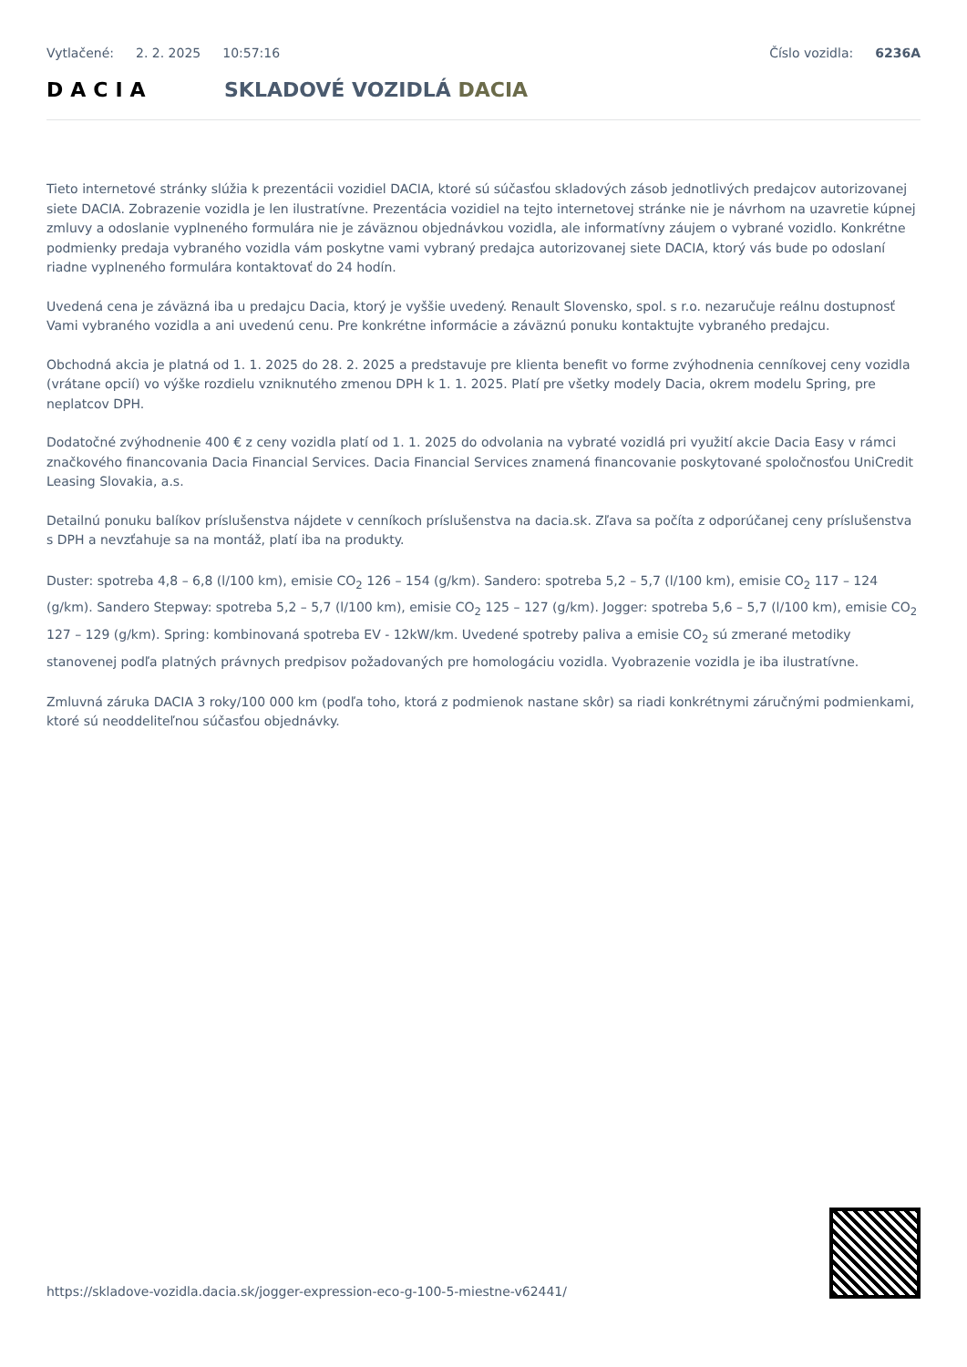Vytlačené: 2. 2. 2025 10:57:16 Číslo vozidla: 6236A
DACIA SKLADOVÉ VOZIDLÁ DACIA
Tieto internetové stránky slúžia k prezentácii vozidiel DACIA, ktoré sú súčasťou skladových zásob jednotlivých predajcov autorizovanej siete DACIA. Zobrazenie vozidla je len ilustratívne. Prezentácia vozidiel na tejto internetovej stránke nie je návrhom na uzavretie kúpnej zmluvy a odoslanie vyplneného formulára nie je záväznou objednávkou vozidla, ale informatívny záujem o vybrané vozidlo. Konkrétne podmienky predaja vybraného vozidla vám poskytne vami vybraný predajca autorizovanej siete DACIA, ktorý vás bude po odoslaní riadne vyplneného formulára kontaktovať do 24 hodín.
Uvedená cena je záväzná iba u predajcu Dacia, ktorý je vyššie uvedený. Renault Slovensko, spol. s r.o. nezaručuje reálnu dostupnosť Vami vybraného vozidla a ani uvedenú cenu. Pre konkrétne informácie a záväznú ponuku kontaktujte vybraného predajcu.
Obchodná akcia je platná od 1. 1. 2025 do 28. 2. 2025 a predstavuje pre klienta benefit vo forme zvýhodnenia cenníkovej ceny vozidla (vrátane opcií) vo výške rozdielu vzniknutého zmenou DPH k 1. 1. 2025. Platí pre všetky modely Dacia, okrem modelu Spring, pre neplatcov DPH.
Dodatočné zvýhodnenie 400 € z ceny vozidla platí od 1. 1. 2025 do odvolania na vybraté vozidlá pri využití akcie Dacia Easy v rámci značkového financovania Dacia Financial Services. Dacia Financial Services znamená financovanie poskytované spoločnosťou UniCredit Leasing Slovakia, a.s.
Detailnú ponuku balíkov príslušenstva nájdete v cenníkoch príslušenstva na dacia.sk. Zľava sa počíta z odporúčanej ceny príslušenstva s DPH a nevzťahuje sa na montáž, platí iba na produkty.
Duster: spotreba 4,8 – 6,8 (l/100 km), emisie CO<sub>2</sub> 126 – 154 (g/km). Sandero: spotreba 5,2 – 5,7 (l/100 km), emisie CO<sub>2</sub> 117 – 124 (g/km). Sandero Stepway: spotreba 5,2 – 5,7 (l/100 km), emisie CO<sub>2</sub> 125 – 127 (g/km). Jogger: spotreba 5,6 – 5,7 (l/100 km), emisie CO<sub>2</sub> 127 – 129 (g/km). Spring: kombinovaná spotreba EV - 12kW/km. Uvedené spotreby paliva a emisie CO<sub>2</sub> sú zmerané metodiky stanovenej podľa platných právnych predpisov požadovaných pre homologáciu vozidla. Vyobrazenie vozidla je iba ilustratívne.
Zmluvná záruka DACIA 3 roky/100 000 km (podľa toho, ktorá z podmienok nastane skôr) sa riadi konkrétnymi záručnými podmienkami, ktoré sú neoddeliteľnou súčasťou objednávky.
https://skladove-vozidla.dacia.sk/jogger-expression-eco-g-100-5-miestne-v62441/